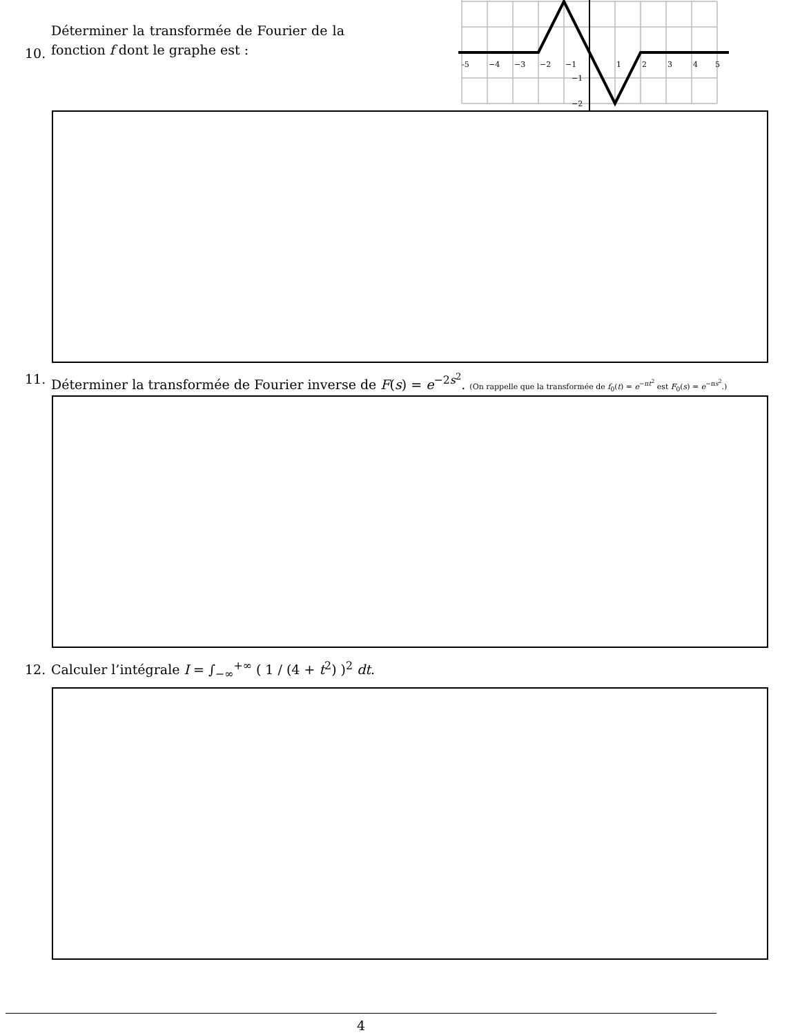10.
Déterminer la transformée de Fourier de la fonction f dont le graphe est :
-5
−4
−3
−2
−1
1
2
3
4
5
−1
−2
11. Déterminer la transformée de Fourier inverse de F(s) = e<sup>−2s<sup>2</sup></sup>. (On rappelle que la transformée de f<sub>0</sub>(t) = e<sup>−πt<sup>2</sup></sup> est F<sub>0</sub>(s) = e<sup>−πs<sup>2</sup></sup>.)
12.
Calculer l’intégrale I = ∫<sub>−∞</sub><sup>+∞</sup> ( 1 / (4 + t<sup>2</sup>) )<sup>2</sup> dt.
4